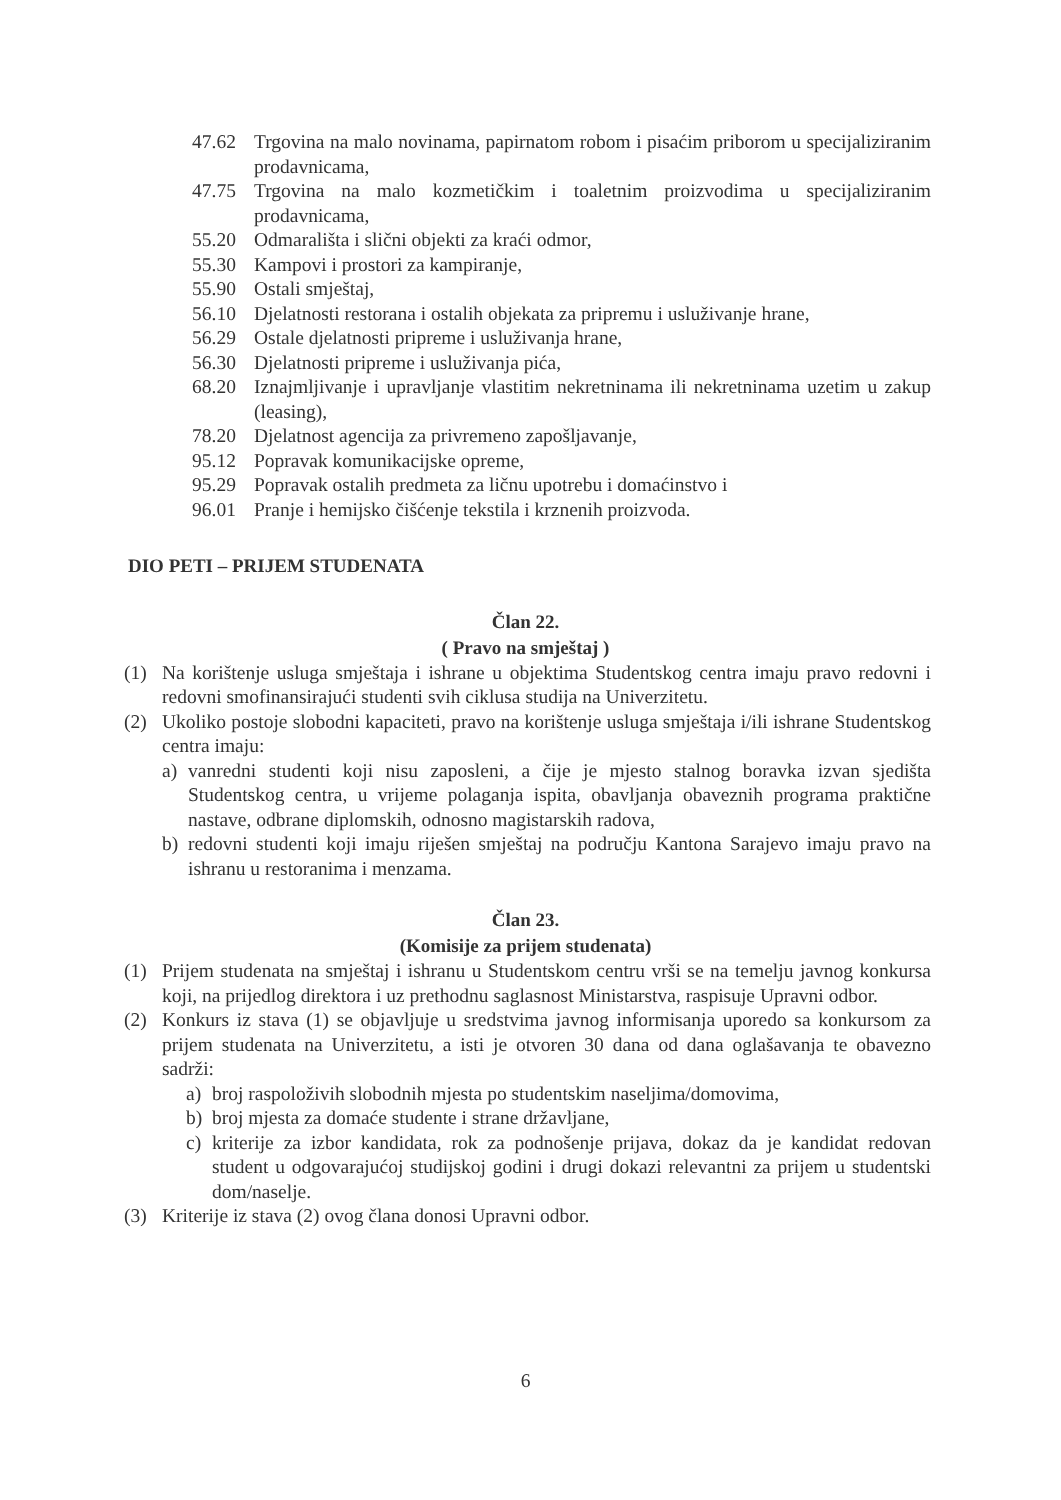47.62 Trgovina na malo novinama, papirnatom robom i pisaćim priborom u specijaliziranim prodavnicama,
47.75 Trgovina na malo kozmetičkim i toaletnim proizvodima u specijaliziranim prodavnicama,
55.20 Odmarališta i slični objekti za kraći odmor,
55.30 Kampovi i prostori za kampiranje,
55.90 Ostali smještaj,
56.10 Djelatnosti restorana i ostalih objekata za pripremu i usluživanje hrane,
56.29 Ostale djelatnosti pripreme i usluživanja hrane,
56.30 Djelatnosti pripreme i usluživanja pića,
68.20 Iznajmljivanje i upravljanje vlastitim nekretninama ili nekretninama uzetim u zakup (leasing),
78.20 Djelatnost agencija za privremeno zapošljavanje,
95.12 Popravak komunikacijske opreme,
95.29 Popravak ostalih predmeta za ličnu upotrebu i domaćinstvo i
96.01 Pranje i hemijsko čišćenje tekstila i krznenih proizvoda.
DIO PETI – PRIJEM STUDENATA
Član 22.
( Pravo na smještaj )
(1) Na korištenje usluga smještaja i ishrane u objektima Studentskog centra imaju pravo redovni i redovni smofinansirajući studenti svih ciklusa studija na Univerzitetu.
(2) Ukoliko postoje slobodni kapaciteti, pravo na korištenje usluga smještaja i/ili ishrane Studentskog centra imaju:
a) vanredni studenti koji nisu zaposleni, a čije je mjesto stalnog boravka izvan sjedišta Studentskog centra, u vrijeme polaganja ispita, obavljanja obaveznih programa praktične nastave, odbrane diplomskih, odnosno magistarskih radova,
b) redovni studenti koji imaju riješen smještaj na području Kantona Sarajevo imaju pravo na ishranu u restoranima i menzama.
Član 23.
(Komisije za prijem studenata)
(1) Prijem studenata na smještaj i ishranu u Studentskom centru vrši se na temelju javnog konkursa koji, na prijedlog direktora i uz prethodnu saglasnost Ministarstva, raspisuje Upravni odbor.
(2) Konkurs iz stava (1) se objavljuje u sredstvima javnog informisanja uporedo sa konkursom za prijem studenata na Univerzitetu, a isti je otvoren 30 dana od dana oglašavanja te obavezno sadrži:
a) broj raspoloživih slobodnih mjesta po studentskim naseljima/domovima,
b) broj mjesta za domaće studente i strane državljane,
c) kriterije za izbor kandidata, rok za podnošenje prijava, dokaz da je kandidat redovan student u odgovarajućoj studijskoj godini i drugi dokazi relevantni za prijem u studentski dom/naselje.
(3) Kriterije iz stava (2) ovog člana donosi Upravni odbor.
6